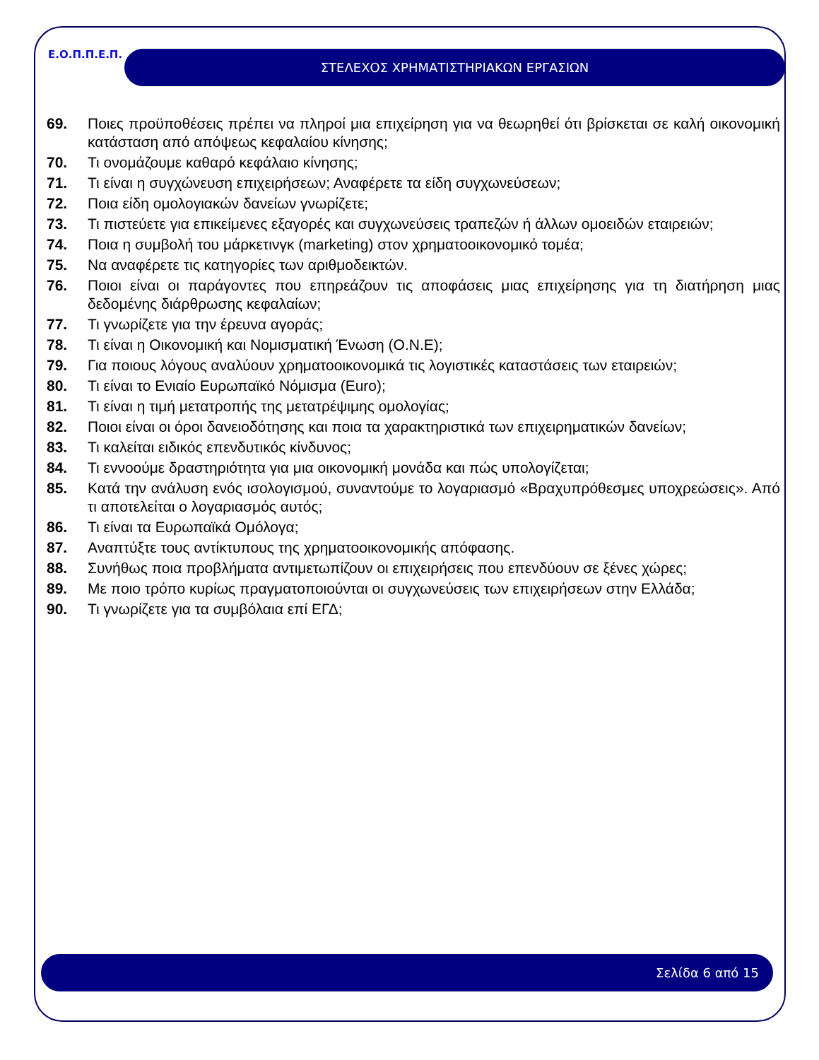Ε.Ο.Π.Π.Ε.Π. ΣΤΕΛΕΧΟΣ ΧΡΗΜΑΤΙΣΤΗΡΙΑΚΩΝ ΕΡΓΑΣΙΩΝ
69. Ποιες προϋποθέσεις πρέπει να πληροί μια επιχείρηση για να θεωρηθεί ότι βρίσκεται σε καλή οικονομική κατάσταση από απόψεως κεφαλαίου κίνησης;
70. Τι ονομάζουμε καθαρό κεφάλαιο κίνησης;
71. Τι είναι η συγχώνευση επιχειρήσεων; Αναφέρετε τα είδη συγχωνεύσεων;
72. Ποια είδη ομολογιακών δανείων γνωρίζετε;
73. Τι πιστεύετε για επικείμενες εξαγορές και συγχωνεύσεις τραπεζών ή άλλων ομοειδών εταιρειών;
74. Ποια η συμβολή του μάρκετινγκ (marketing) στον χρηματοοικονομικό τομέα;
75. Να αναφέρετε τις κατηγορίες των αριθμοδεικτών.
76. Ποιοι είναι οι παράγοντες που επηρεάζουν τις αποφάσεις μιας επιχείρησης για τη διατήρηση μιας δεδομένης διάρθρωσης κεφαλαίων;
77. Τι γνωρίζετε για την έρευνα αγοράς;
78. Τι είναι η Οικονομική και Νομισματική Ένωση (Ο.Ν.Ε);
79. Για ποιους λόγους αναλύουν χρηματοοικονομικά τις λογιστικές καταστάσεις των εταιρειών;
80. Τι είναι το Ενιαίο Ευρωπαϊκό Νόμισμα (Euro);
81. Τι είναι η τιμή μετατροπής της μετατρέψιμης ομολογίας;
82. Ποιοι είναι οι όροι δανειοδότησης και ποια τα χαρακτηριστικά των επιχειρηματικών δανείων;
83. Τι καλείται ειδικός επενδυτικός κίνδυνος;
84. Τι εννοούμε δραστηριότητα για μια οικονομική μονάδα και πώς υπολογίζεται;
85. Κατά την ανάλυση ενός ισολογισμού, συναντούμε το λογαριασμό «Βραχυπρόθεσμες υποχρεώσεις». Από τι αποτελείται ο λογαριασμός αυτός;
86. Τι είναι τα Ευρωπαϊκά Ομόλογα;
87. Αναπτύξτε τους αντίκτυπους της χρηματοοικονομικής απόφασης.
88. Συνήθως ποια προβλήματα αντιμετωπίζουν οι επιχειρήσεις που επενδύουν σε ξένες χώρες;
89. Με ποιο τρόπο κυρίως πραγματοποιούνται οι συγχωνεύσεις των επιχειρήσεων στην Ελλάδα;
90. Τι γνωρίζετε για τα συμβόλαια επί ΕΓΔ;
Σελίδα 6 από 15